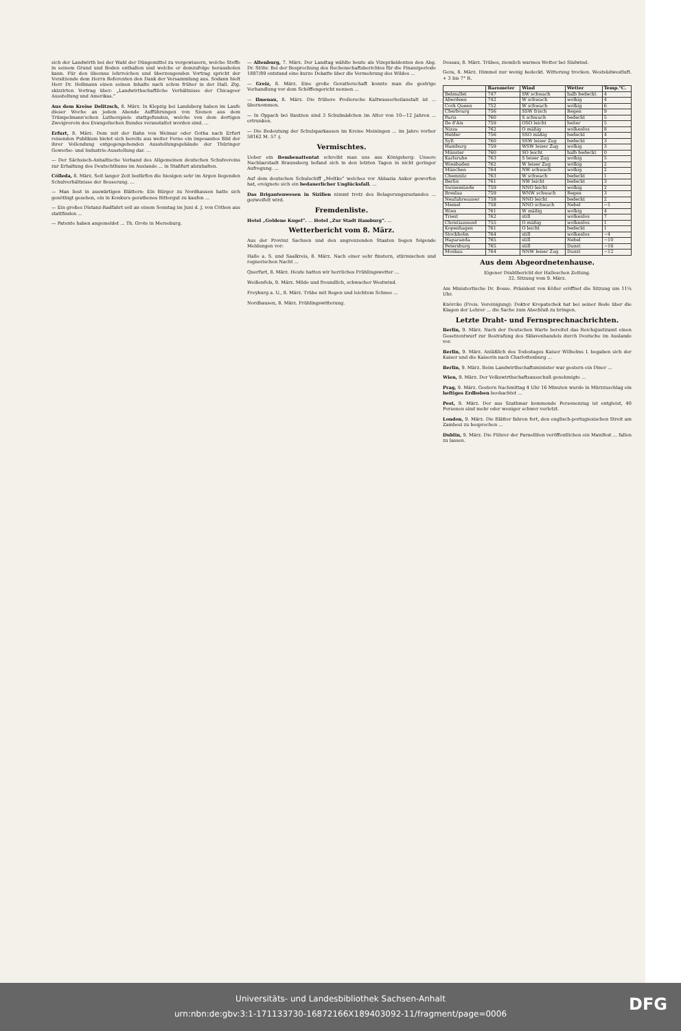sich der Landwirth bei der Wahl der Düngemittel zu vergewissern, welche Stoffe in seinem Grund und Boden enthalten und welche er demzufolge herausholen kann. Für den überaus lehrreichen und überzeugenden Vortrag spricht der Vorsitzende dem Herrn Referenten den Dank der Versammlung aus. Sodann hielt Herr Dr. Hollmann einen seinen Inhalte nach schon früher in der Hall. Ztg. skizzirten Vortrag über: „Landwirthschaftliche Verhältnisse der Chicagoer Ausstellung und Amerikas.“
Aus dem Kreise Delitzsch, 8. März. In Klepzig bei Landsberg haben im Laufe dieser Woche an jedem Abende Aufführungen von Szenen aus dem Trümpelmann'schen Lutherspiele stattgefunden, welche von dem dortigen Zweigverein des Evangelischen Bundes veranstaltet worden sind. ...
Erfurt, 8. März. Dem mit der Bahn von Weimar oder Gotha nach Erfurt reisenden Publikum bietet sich bereits aus weiter Ferne ein imposantes Bild der ihrer Vollendung entgegengehenden Ausstellungsgebäude der Thüringer Gewerbe- und Industrie-Ausstellung dar. ...
— Der Sächsisch-Anhaltische Verband des Allgemeinen deutschen Schulvereins zur Erhaltung des Deutschthums im Auslande ... in Staßfurt abzuhalten.
Cölleda, 8. März. Seit langer Zeit bedürfen die hiesigen sehr im Argen liegenden Schulverhältnisse der Besserung. ...
— Man liest in auswärtigen Blättern: Ein Bürger zu Nordhausen hatte sich genöthigt gesehen, ein in Konkurs gerathenes Rittergut zu kaufen ...
— Ein großes Distanz-Radfahrt soll an einem Sonntag im Juni d. J. von Cöthen aus stattfinden ...
— Patente haben angemeldet ... Th. Grote in Merseburg.
— Altenburg, 7. März. Der Landtag wählte heute als Vizepräsidenten den Abg. Dr. Stöhr. Bei der Besprechung des Rechenschaftsberichtes für die Finanzperiode 1887/89 entstand eine kurze Debatte über die Vermehrung des Wildes ...
— Greiz, 8. März. Eine große Gevatterschaft konnte man die gestrige Verhandlung vor dem Schöffengericht nennen ...
— Ilmenau, 8. März. Die frühere Prellersche Kaltwasserheilanstalt ist ... übernommen.
— In Oppach bei Bautzen sind 3 Schulmädchen im Alter von 10—12 Jahren ... ertrunken.
— Die Bedeutung der Schulsparkassen im Kreise Meiningen ... im Jahre vorher 58162 M. 57 ₰.
Vermischtes.
Ueber ein Bombenattentat schreibt man uns aus Königsberg: Unsere Nachbarstadt Braunsberg befand sich in den letzten Tagen in nicht geringer Aufregung. ...
Auf dem deutschen Schulschiff „Moltke“ welches vor Abbazia Anker geworfen hat, ereignete sich ein bedauerlicher Unglücksfall. ...
Das Brigantenwesen in Sizilien nimmt trotz des Belagerungszustandes ... gezweifelt wird.
Fremdenliste.
Hotel „Goldene Kugel“. ... Hotel „Zur Stadt Hamburg“. ...
Wetterbericht vom 8. März.
Aus der Provinz Sachsen und den angrenzenden Staaten liegen folgende Meldungen vor:
Halle a. S. und Saalkreis, 8. März. Nach einer sehr finstern, stürmischen und regnerischen Nacht ...
Querfurt, 8. März. Heute hatten wir herrliches Frühlingswetter ...
Weißenfels, 9. März. Milde und freundlich, schwacher Westwind.
Freyburg a. U., 8. März. Trübe mit Regen und leichtem Schnee ...
Nordhausen, 8. März. Frühlingswitterung.
Dessau, 8. März. Trübes, ziemlich warmes Wetter bei Südwind.
Gera, 8. März. Himmel nur wenig bedeckt. Witterung trocken. Westsüdwestluft. + 3 bis 7° R.
| | Barometer | Wind | Wetter | Temp.°C. |
| --- | --- | --- | --- | --- |
| Belmullet | 747 | SW schwach | halb bedeckt | 4 |
| Aberdeen | 742 | W schwach | wolkig | 4 |
| Cork Queen | 752 | W schwach | wolkig | 6 |
| Cherbourg | 756 | SSW frisch | Regen | 9 |
| Paris | 760 | S schwach | bedeckt | 5 |
| Ile d'Aix | 759 | OSO leicht | heiter | 5 |
| Nizza | 762 | O mäßig | wolkenlos | 8 |
| Helder | 756 | SSO mäßig | bedeckt | 4 |
| Sylt | 760 | SSW leiser Zug | bedeckt | 3 |
| Hamburg | 759 | WSW leiser Zug | wolkig | 3 |
| Münster | 760 | SO leicht | halb bedeckt | 0 |
| Karlsruhe | 763 | S leiser Zug | wolkig | 5 |
| Wiesbaden | 762 | W leiser Zug | wolkig | 2 |
| München | 764 | NW schwach | wolkig | 2 |
| Chemnitz | 763 | W schwach | bedeckt | 1 |
| Berlin | 761 | NW leicht | bedeckt | 3 |
| Swinemünde | 759 | NNO leicht | wolkig | 2 |
| Breslau | 759 | WNW schwach | Regen | 3 |
| Neufahrwasser | 758 | NNO leicht | bedeckt | 2 |
| Memel | 758 | NNO schwach | Nebel | −1 |
| Wien | 761 | W mäßig | wolkig | 4 |
| Triest | 762 | still | wolkenlos | 7 |
| Christiansund | 755 | O mäßig | wolkenlos | 1 |
| Kopenhagen | 761 | O leicht | bedeckt | 1 |
| Stockholm | 764 | still | wolkenlos | −4 |
| Haparanda | 765 | still | Nebel | −10 |
| Petersburg | 765 | still | Dunst | −16 |
| Moskau | 764 | NNW leiser Zug | Dunst | −12 |
Aus dem Abgeordnetenhause.
Eigener Drahtbericht der Halleschen Zeitung.
32. Sitzung vom 9. März.
Am Ministertische Dr. Bosse. Präsident von Köller eröffnet die Sitzung um 11¼ Uhr.
Knörcke (Freis. Vereinigung): Doktor Kropatschek hat bei seiner Rede über die Klagen der Lehrer ... die Sache zum Abschluß zu bringen.
Letzte Draht- und Fernsprechnachrichten.
Berlin, 9. März. Nach der Deutschen Warte bereitet das Reichsjustizamt einen Gesetzentwurf zur Bestrafung des Sklavenhandels durch Deutsche im Auslande vor.
Berlin, 9. März. Anläßlich des Todestages Kaiser Wilhelms I. begaben sich der Kaiser und die Kaiserin nach Charlottenburg ...
Berlin, 9. März. Beim Landwirthschaftsminister war gestern ein Diner ...
Wien, 9. März. Der Volkswirthschaftsausschuß genehmigte ...
Prag, 9. März. Gestern Nachmittag 4 Uhr 16 Minuten wurde in Mürzzuschlag ein heftiges Erdbeben beobachtet ...
Pest, 9. März. Der aus Szathmar kommende Personenzug ist entgleist, 40 Personen sind mehr oder weniger schwer verletzt.
London, 9. März. Die Blätter fahren fort, den englisch-portugiesischen Streit am Zambesi zu besprechen ...
Dublin, 9. März. Die Führer der Parnelliten veröffentlichen ein Manifest ... fallen zu lassen.
Universitäts- und Landesbibliothek Sachsen-Anhalt
urn:nbn:de:gbv:3:1-171133730-16872166X189403092-11/fragment/page=0006
DFG